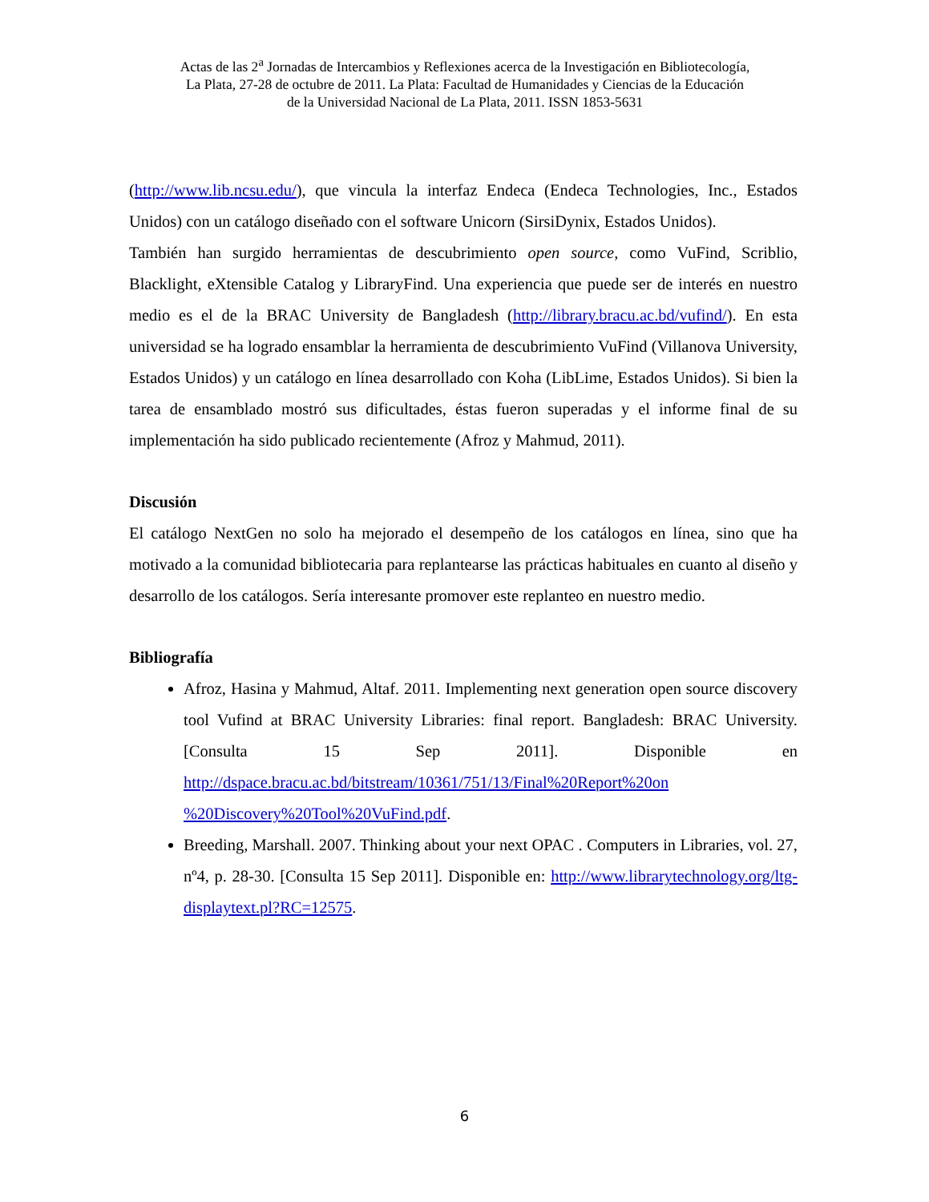Actas de las 2<sup>a</sup> Jornadas de Intercambios y Reflexiones acerca de la Investigación en Bibliotecología,
La Plata, 27-28 de octubre de 2011. La Plata: Facultad de Humanidades y Ciencias de la Educación
de la Universidad Nacional de La Plata, 2011. ISSN 1853-5631
(http://www.lib.ncsu.edu/), que vincula la interfaz Endeca (Endeca Technologies, Inc., Estados Unidos) con un catálogo diseñado con el software Unicorn (SirsiDynix, Estados Unidos).
También han surgido herramientas de descubrimiento open source, como VuFind, Scriblio, Blacklight, eXtensible Catalog y LibraryFind. Una experiencia que puede ser de interés en nuestro medio es el de la BRAC University de Bangladesh (http://library.bracu.ac.bd/vufind/). En esta universidad se ha logrado ensamblar la herramienta de descubrimiento VuFind (Villanova University, Estados Unidos) y un catálogo en línea desarrollado con Koha (LibLime, Estados Unidos). Si bien la tarea de ensamblado mostró sus dificultades, éstas fueron superadas y el informe final de su implementación ha sido publicado recientemente (Afroz y Mahmud, 2011).
Discusión
El catálogo NextGen no solo ha mejorado el desempeño de los catálogos en línea, sino que ha motivado a la comunidad bibliotecaria para replantearse las prácticas habituales en cuanto al diseño y desarrollo de los catálogos. Sería interesante promover este replanteo en nuestro medio.
Bibliografía
Afroz, Hasina y Mahmud, Altaf. 2011. Implementing next generation open source discovery tool Vufind at BRAC University Libraries: final report. Bangladesh: BRAC University. [Consulta 15 Sep 2011]. Disponible en http://dspace.bracu.ac.bd/bitstream/10361/751/13/Final%20Report%20on %20Discovery%20Tool%20VuFind.pdf.
Breeding, Marshall. 2007. Thinking about your next OPAC . Computers in Libraries, vol. 27, nº4, p. 28-30. [Consulta 15 Sep 2011]. Disponible en: http://www.librarytechnology.org/ltg-displaytext.pl?RC=12575.
6